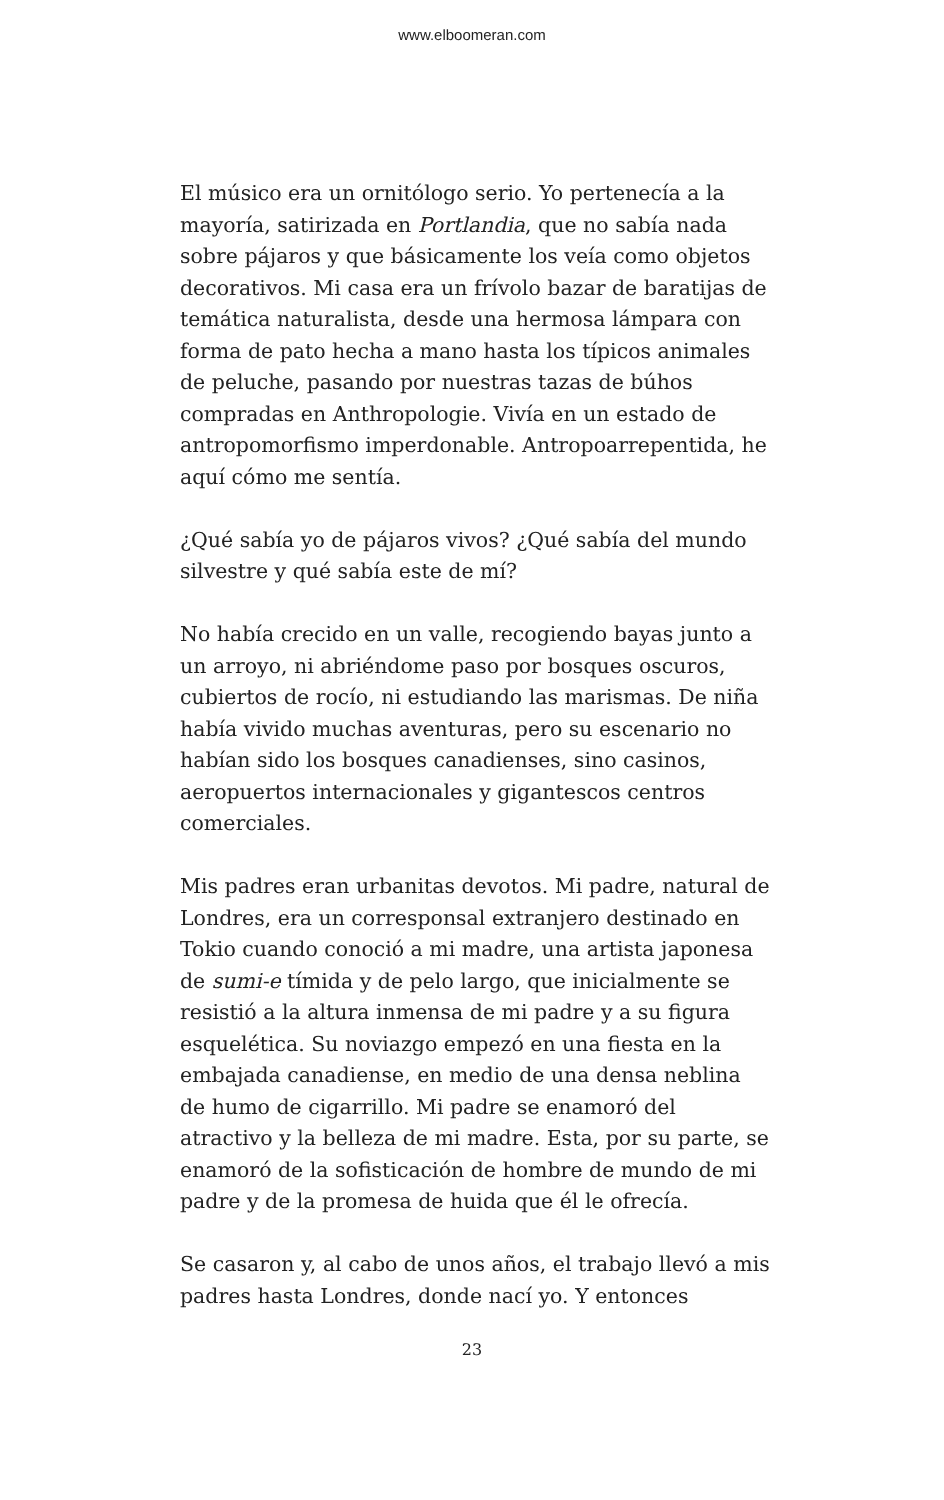www.elboomeran.com
El músico era un ornitólogo serio. Yo pertenecía a la mayoría, satirizada en Portlandia, que no sabía nada sobre pájaros y que básicamente los veía como objetos decorativos. Mi casa era un frívolo bazar de baratijas de temática naturalista, desde una hermosa lámpara con forma de pato hecha a mano hasta los típicos animales de peluche, pasando por nuestras tazas de búhos compradas en Anthropologie. Vivía en un estado de antropomorfismo imperdonable. Antropoarrepentida, he aquí cómo me sentía.
¿Qué sabía yo de pájaros vivos? ¿Qué sabía del mundo silvestre y qué sabía este de mí?
No había crecido en un valle, recogiendo bayas junto a un arroyo, ni abriéndome paso por bosques oscuros, cubiertos de rocío, ni estudiando las marismas. De niña había vivido muchas aventuras, pero su escenario no habían sido los bosques canadienses, sino casinos, aeropuertos internacionales y gigantescos centros comerciales.
Mis padres eran urbanitas devotos. Mi padre, natural de Londres, era un corresponsal extranjero destinado en Tokio cuando conoció a mi madre, una artista japonesa de sumi-e tímida y de pelo largo, que inicialmente se resistió a la altura inmensa de mi padre y a su figura esquelética. Su noviazgo empezó en una fiesta en la embajada canadiense, en medio de una densa neblina de humo de cigarrillo. Mi padre se enamoró del atractivo y la belleza de mi madre. Esta, por su parte, se enamoró de la sofisticación de hombre de mundo de mi padre y de la promesa de huida que él le ofrecía.
Se casaron y, al cabo de unos años, el trabajo llevó a mis padres hasta Londres, donde nací yo. Y entonces
23